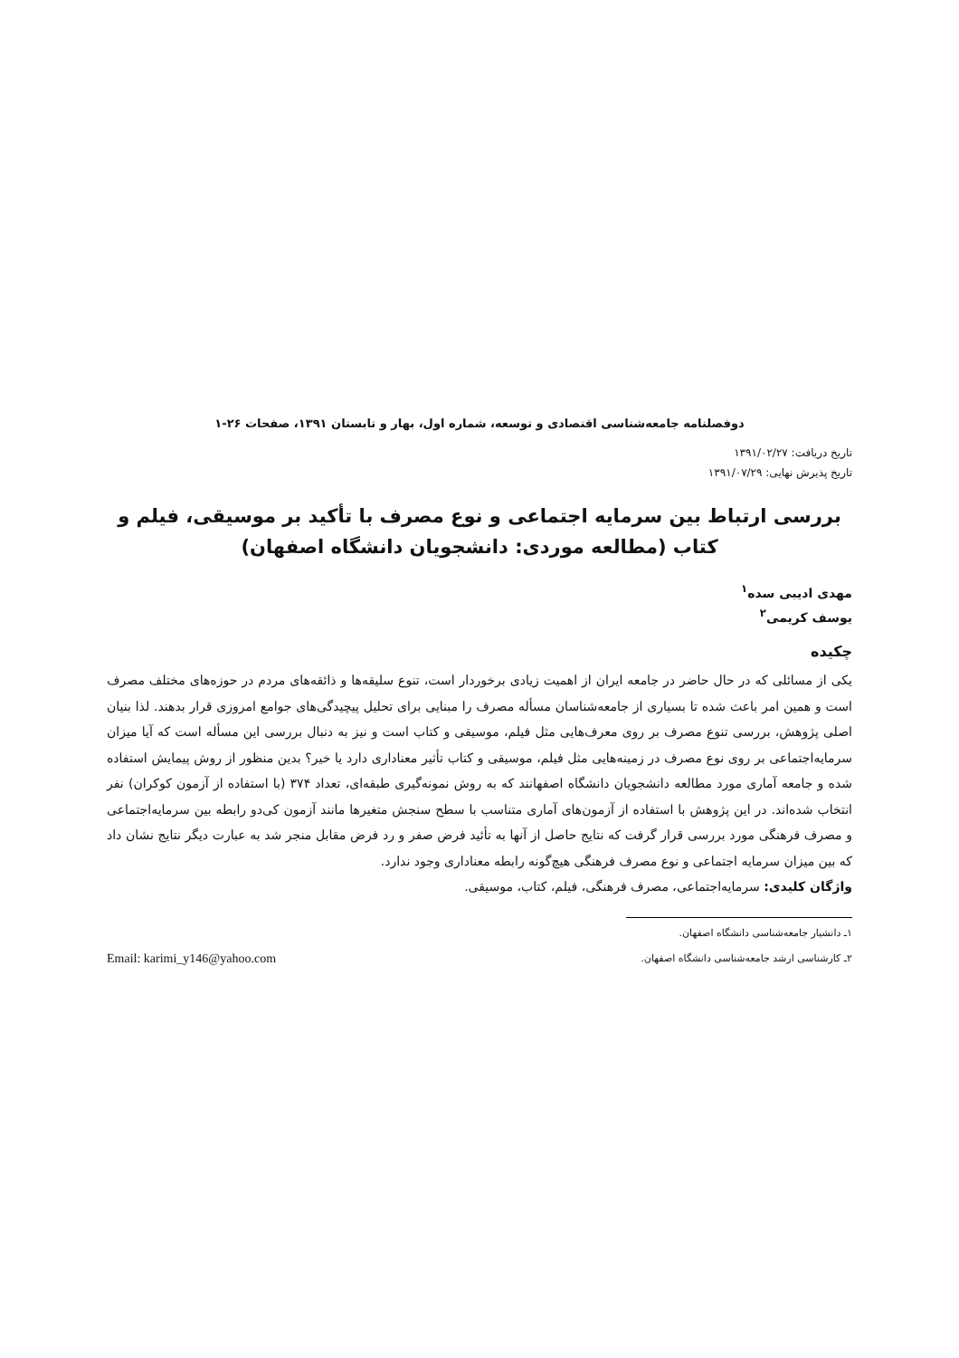دوفصلنامه جامعه‌شناسی اقتصادی و توسعه، شماره اول، بهار و تابستان ۱۳۹۱، صفحات ۲۶-۱
تاریخ دریافت: ۱۳۹۱/۰۲/۲۷
تاریخ پذیرش نهایی: ۱۳۹۱/۰۷/۲۹
بررسی ارتباط بین سرمایه اجتماعی و نوع مصرف با تأکید بر موسیقی، فیلم و کتاب (مطالعه موردی: دانشجویان دانشگاه اصفهان)
مهدی ادیبی سده<sup>۱</sup>
یوسف کریمی<sup>۲</sup>
چکیده
یکی از مسائلی که در حال حاضر در جامعه ایران از اهمیت زیادی برخوردار است، تنوع سلیقه‌ها و ذائقه‌های مردم در حوزه‌های مختلف مصرف است و همین امر باعث شده تا بسیاری از جامعه‌شناسان مسأله مصرف را مبنایی برای تحلیل پیچیدگی‌های جوامع امروزی قرار بدهند. لذا بنیان اصلی پژوهش، بررسی تنوع مصرف بر روی معرف‌هایی مثل فیلم، موسیقی و کتاب است و نیز به دنبال بررسی این مسأله است که آیا میزان سرمایه‌اجتماعی بر روی نوع مصرف در زمینه‌هایی مثل فیلم، موسیقی و کتاب تأثیر معناداری دارد یا خیر؟ بدین منظور از روش پیمایش استفاده شده و جامعه آماری مورد مطالعه دانشجویان دانشگاه اصفهانند که به روش نمونه‌گیری طبقه‌ای، تعداد ۳۷۴ (با استفاده از آزمون کوکران) نفر انتخاب شده‌اند. در این پژوهش با استفاده از آزمون‌های آماری متناسب با سطح سنجش متغیرها مانند آزمون کی‌دو رابطه بین سرمایه‌اجتماعی و مصرف فرهنگی مورد بررسی قرار گرفت که نتایج حاصل از آنها به تأئید فرض صفر و رد فرض مقابل منجر شد به عبارت دیگر نتایج نشان داد که بین میزان سرمایه اجتماعی و نوع مصرف فرهنگی هیچ‌گونه رابطه معناداری وجود ندارد.
واژگان کلیدی: سرمایه‌اجتماعی، مصرف فرهنگی، فیلم، کتاب، موسیقی.
۱ـ دانشیار جامعه‌شناسی دانشگاه اصفهان.
۲ـ کارشناسی ارشد جامعه‌شناسی دانشگاه اصفهان. Email: karimi_y146@yahoo.com